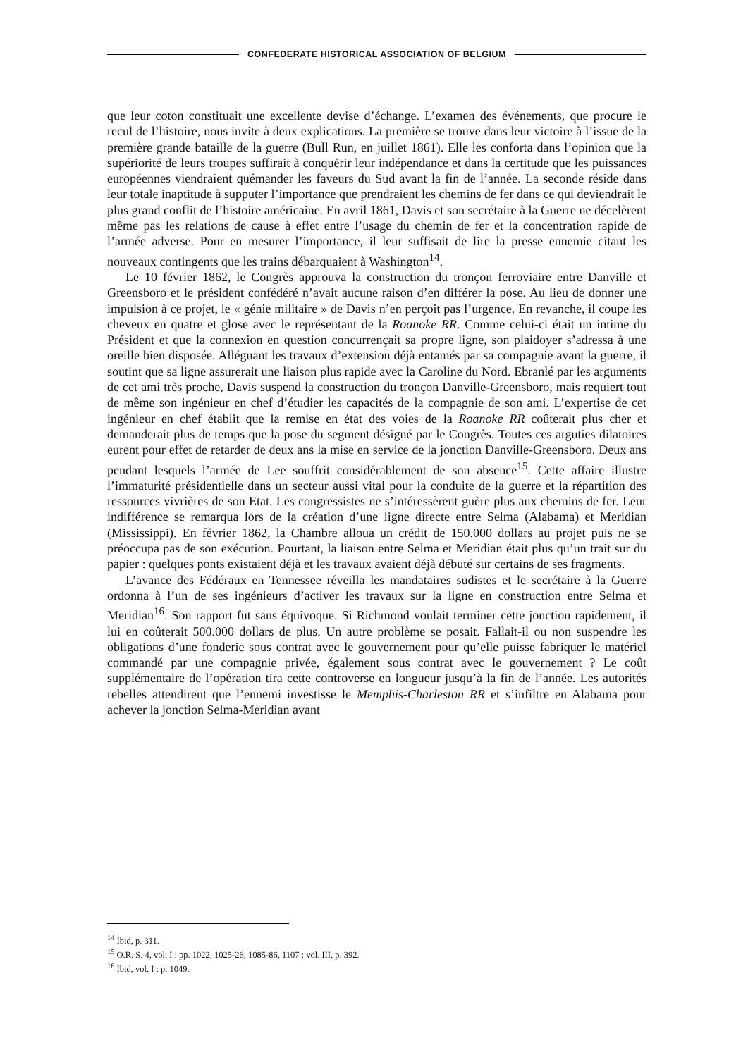CONFEDERATE HISTORICAL ASSOCIATION OF BELGIUM
que leur coton constituait une excellente devise d’échange. L’examen des événements, que procure le recul de l’histoire, nous invite à deux explications. La première se trouve dans leur victoire à l’issue de la première grande bataille de la guerre (Bull Run, en juillet 1861). Elle les conforta dans l’opinion que la supériorité de leurs troupes suffirait à conquérir leur indépendance et dans la certitude que les puissances européennes viendraient quémander les faveurs du Sud avant la fin de l’année. La seconde réside dans leur totale inaptitude à supputer l’importance que prendraient les chemins de fer dans ce qui deviendrait le plus grand conflit de l’histoire américaine. En avril 1861, Davis et son secrétaire à la Guerre ne décelèrent même pas les relations de cause à effet entre l’usage du chemin de fer et la concentration rapide de l’armée adverse. Pour en mesurer l’importance, il leur suffisait de lire la presse ennemie citant les nouveaux contingents que les trains débarquaient à Washington<sup>14</sup>.
Le 10 février 1862, le Congrès approuva la construction du tronçon ferroviaire entre Danville et Greensboro et le président confédéré n’avait aucune raison d’en différer la pose. Au lieu de donner une impulsion à ce projet, le « génie militaire » de Davis n’en perçoit pas l’urgence. En revanche, il coupe les cheveux en quatre et glose avec le représentant de la Roanoke RR. Comme celui-ci était un intime du Président et que la connexion en question concurrençait sa propre ligne, son plaidoyer s’adressa à une oreille bien disposée. Alléguant les travaux d’extension déjà entamés par sa compagnie avant la guerre, il soutint que sa ligne assurerait une liaison plus rapide avec la Caroline du Nord. Ebranlé par les arguments de cet ami très proche, Davis suspend la construction du tronçon Danville-Greensboro, mais requiert tout de même son ingénieur en chef d’étudier les capacités de la compagnie de son ami. L’expertise de cet ingénieur en chef établit que la remise en état des voies de la Roanoke RR coûterait plus cher et demanderait plus de temps que la pose du segment désigné par le Congrès. Toutes ces arguties dilatoires eurent pour effet de retarder de deux ans la mise en service de la jonction Danville-Greensboro. Deux ans pendant lesquels l’armée de Lee souffrit considérablement de son absence<sup>15</sup>. Cette affaire illustre l’immaturité présidentielle dans un secteur aussi vital pour la conduite de la guerre et la répartition des ressources vivrières de son Etat. Les congressistes ne s’intéressèrent guère plus aux chemins de fer. Leur indifférence se remarqua lors de la création d’une ligne directe entre Selma (Alabama) et Meridian (Mississippi). En février 1862, la Chambre alloua un crédit de 150.000 dollars au projet puis ne se préoccupa pas de son exécution. Pourtant, la liaison entre Selma et Meridian était plus qu’un trait sur du papier : quelques ponts existaient déjà et les travaux avaient déjà débuté sur certains de ses fragments.
L’avance des Fédéraux en Tennessee réveilla les mandataires sudistes et le secrétaire à la Guerre ordonna à l’un de ses ingénieurs d’activer les travaux sur la ligne en construction entre Selma et Meridian<sup>16</sup>. Son rapport fut sans équivoque. Si Richmond voulait terminer cette jonction rapidement, il lui en coûterait 500.000 dollars de plus. Un autre problème se posait. Fallait-il ou non suspendre les obligations d’une fonderie sous contrat avec le gouvernement pour qu’elle puisse fabriquer le matériel commandé par une compagnie privée, également sous contrat avec le gouvernement ? Le coût supplémentaire de l’opération tira cette controverse en longueur jusqu’à la fin de l’année. Les autorités rebelles attendirent que l’ennemi investisse le Memphis-Charleston RR et s’infiltre en Alabama pour achever la jonction Selma-Meridian avant
<sup>14</sup> Ibid, p. 311.
<sup>15</sup> O.R. S. 4, vol. I : pp. 1022, 1025-26, 1085-86, 1107 ; vol. III, p. 392.
<sup>16</sup> Ibid, vol. I : p. 1049.